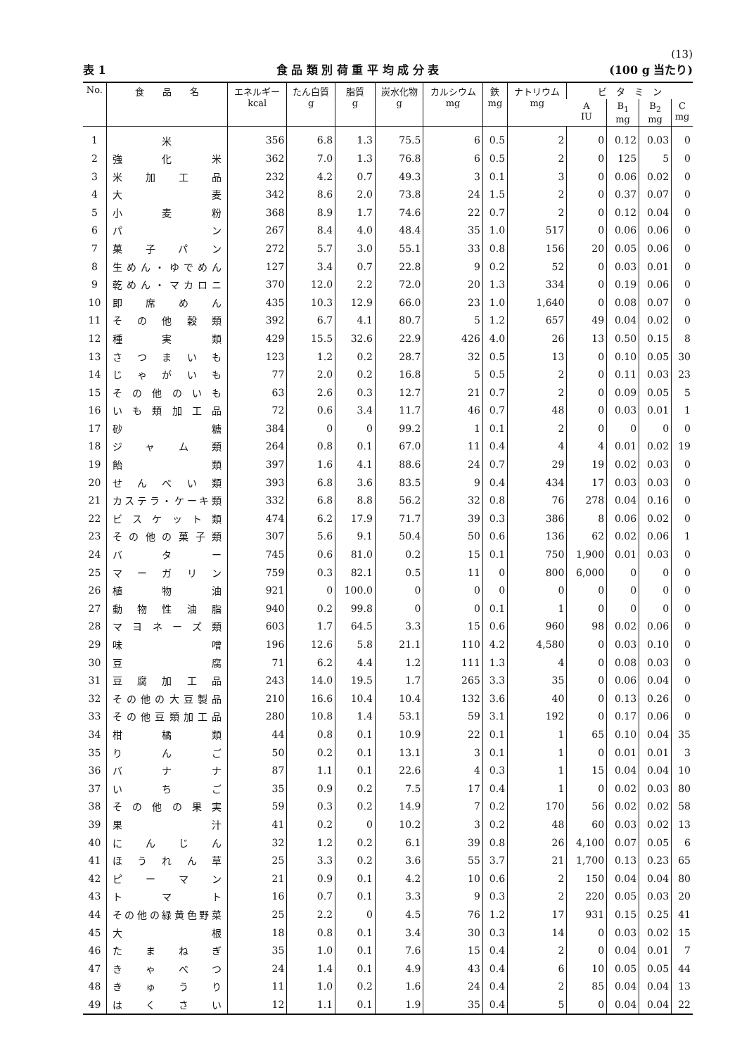(13)
表 1 食 品 類 別 荷 重 平 均 成 分 表 (100 g 当たり)
| No. | 食 品 名 | エネルギー kcal | たん白質 g | 脂質 g | 炭水化物 g | カルシウム mg | 鉄 mg | ナトリウム mg | ビ タ ミ ン | | | |
| --- | --- | --- | --- | --- | --- | --- | --- | --- | --- | --- | --- | --- |
| | | | | | | | | | A IU | B<sub>1</sub> mg | B<sub>2</sub> mg | C mg |
| 1 | 米 | 356 | 6.8 | 1.3 | 75.5 | 6 | 0.5 | 2 | 0 | 0.12 | 0.03 | 0 |
| 2 | 強化米 | 362 | 7.0 | 1.3 | 76.8 | 6 | 0.5 | 2 | 0 | 125 | 5 | 0 |
| 3 | 米加工品 | 232 | 4.2 | 0.7 | 49.3 | 3 | 0.1 | 3 | 0 | 0.06 | 0.02 | 0 |
| 4 | 大麦 | 342 | 8.6 | 2.0 | 73.8 | 24 | 1.5 | 2 | 0 | 0.37 | 0.07 | 0 |
| 5 | 小麦粉 | 368 | 8.9 | 1.7 | 74.6 | 22 | 0.7 | 2 | 0 | 0.12 | 0.04 | 0 |
| 6 | パン | 267 | 8.4 | 4.0 | 48.4 | 35 | 1.0 | 517 | 0 | 0.06 | 0.06 | 0 |
| 7 | 菓子パン | 272 | 5.7 | 3.0 | 55.1 | 33 | 0.8 | 156 | 20 | 0.05 | 0.06 | 0 |
| 8 | 生めん・ゆでめん | 127 | 3.4 | 0.7 | 22.8 | 9 | 0.2 | 52 | 0 | 0.03 | 0.01 | 0 |
| 9 | 乾めん・マカロニ | 370 | 12.0 | 2.2 | 72.0 | 20 | 1.3 | 334 | 0 | 0.19 | 0.06 | 0 |
| 10 | 即席めん | 435 | 10.3 | 12.9 | 66.0 | 23 | 1.0 | 1,640 | 0 | 0.08 | 0.07 | 0 |
| 11 | その他穀類 | 392 | 6.7 | 4.1 | 80.7 | 5 | 1.2 | 657 | 49 | 0.04 | 0.02 | 0 |
| 12 | 種実類 | 429 | 15.5 | 32.6 | 22.9 | 426 | 4.0 | 26 | 13 | 0.50 | 0.15 | 8 |
| 13 | さつまいも | 123 | 1.2 | 0.2 | 28.7 | 32 | 0.5 | 13 | 0 | 0.10 | 0.05 | 30 |
| 14 | じゃがいも | 77 | 2.0 | 0.2 | 16.8 | 5 | 0.5 | 2 | 0 | 0.11 | 0.03 | 23 |
| 15 | その他のいも | 63 | 2.6 | 0.3 | 12.7 | 21 | 0.7 | 2 | 0 | 0.09 | 0.05 | 5 |
| 16 | いも類加工品 | 72 | 0.6 | 3.4 | 11.7 | 46 | 0.7 | 48 | 0 | 0.03 | 0.01 | 1 |
| 17 | 砂糖 | 384 | 0 | 0 | 99.2 | 1 | 0.1 | 2 | 0 | 0 | 0 | 0 |
| 18 | ジャム類 | 264 | 0.8 | 0.1 | 67.0 | 11 | 0.4 | 4 | 4 | 0.01 | 0.02 | 19 |
| 19 | 飴類 | 397 | 1.6 | 4.1 | 88.6 | 24 | 0.7 | 29 | 19 | 0.02 | 0.03 | 0 |
| 20 | せんべい類 | 393 | 6.8 | 3.6 | 83.5 | 9 | 0.4 | 434 | 17 | 0.03 | 0.03 | 0 |
| 21 | カステラ・ケーキ類 | 332 | 6.8 | 8.8 | 56.2 | 32 | 0.8 | 76 | 278 | 0.04 | 0.16 | 0 |
| 22 | ビスケット類 | 474 | 6.2 | 17.9 | 71.7 | 39 | 0.3 | 386 | 8 | 0.06 | 0.02 | 0 |
| 23 | その他の菓子類 | 307 | 5.6 | 9.1 | 50.4 | 50 | 0.6 | 136 | 62 | 0.02 | 0.06 | 1 |
| 24 | バター | 745 | 0.6 | 81.0 | 0.2 | 15 | 0.1 | 750 | 1,900 | 0.01 | 0.03 | 0 |
| 25 | マーガリン | 759 | 0.3 | 82.1 | 0.5 | 11 | 0 | 800 | 6,000 | 0 | 0 | 0 |
| 26 | 植物油 | 921 | 0 | 100.0 | 0 | 0 | 0 | 0 | 0 | 0 | 0 | 0 |
| 27 | 動物性油脂 | 940 | 0.2 | 99.8 | 0 | 0 | 0.1 | 1 | 0 | 0 | 0 | 0 |
| 28 | マヨネーズ類 | 603 | 1.7 | 64.5 | 3.3 | 15 | 0.6 | 960 | 98 | 0.02 | 0.06 | 0 |
| 29 | 味噌 | 196 | 12.6 | 5.8 | 21.1 | 110 | 4.2 | 4,580 | 0 | 0.03 | 0.10 | 0 |
| 30 | 豆腐 | 71 | 6.2 | 4.4 | 1.2 | 111 | 1.3 | 4 | 0 | 0.08 | 0.03 | 0 |
| 31 | 豆腐加工品 | 243 | 14.0 | 19.5 | 1.7 | 265 | 3.3 | 35 | 0 | 0.06 | 0.04 | 0 |
| 32 | その他の大豆製品 | 210 | 16.6 | 10.4 | 10.4 | 132 | 3.6 | 40 | 0 | 0.13 | 0.26 | 0 |
| 33 | その他豆類加工品 | 280 | 10.8 | 1.4 | 53.1 | 59 | 3.1 | 192 | 0 | 0.17 | 0.06 | 0 |
| 34 | 柑橘類 | 44 | 0.8 | 0.1 | 10.9 | 22 | 0.1 | 1 | 65 | 0.10 | 0.04 | 35 |
| 35 | りんご | 50 | 0.2 | 0.1 | 13.1 | 3 | 0.1 | 1 | 0 | 0.01 | 0.01 | 3 |
| 36 | バナナ | 87 | 1.1 | 0.1 | 22.6 | 4 | 0.3 | 1 | 15 | 0.04 | 0.04 | 10 |
| 37 | いちご | 35 | 0.9 | 0.2 | 7.5 | 17 | 0.4 | 1 | 0 | 0.02 | 0.03 | 80 |
| 38 | その他の果実 | 59 | 0.3 | 0.2 | 14.9 | 7 | 0.2 | 170 | 56 | 0.02 | 0.02 | 58 |
| 39 | 果汁 | 41 | 0.2 | 0 | 10.2 | 3 | 0.2 | 48 | 60 | 0.03 | 0.02 | 13 |
| 40 | にんじん | 32 | 1.2 | 0.2 | 6.1 | 39 | 0.8 | 26 | 4,100 | 0.07 | 0.05 | 6 |
| 41 | ほうれん草 | 25 | 3.3 | 0.2 | 3.6 | 55 | 3.7 | 21 | 1,700 | 0.13 | 0.23 | 65 |
| 42 | ピーマン | 21 | 0.9 | 0.1 | 4.2 | 10 | 0.6 | 2 | 150 | 0.04 | 0.04 | 80 |
| 43 | トマト | 16 | 0.7 | 0.1 | 3.3 | 9 | 0.3 | 2 | 220 | 0.05 | 0.03 | 20 |
| 44 | その他の緑黄色野菜 | 25 | 2.2 | 0 | 4.5 | 76 | 1.2 | 17 | 931 | 0.15 | 0.25 | 41 |
| 45 | 大根 | 18 | 0.8 | 0.1 | 3.4 | 30 | 0.3 | 14 | 0 | 0.03 | 0.02 | 15 |
| 46 | たまねぎ | 35 | 1.0 | 0.1 | 7.6 | 15 | 0.4 | 2 | 0 | 0.04 | 0.01 | 7 |
| 47 | きゃべつ | 24 | 1.4 | 0.1 | 4.9 | 43 | 0.4 | 6 | 10 | 0.05 | 0.05 | 44 |
| 48 | きゅうり | 11 | 1.0 | 0.2 | 1.6 | 24 | 0.4 | 2 | 85 | 0.04 | 0.04 | 13 |
| 49 | はくさい | 12 | 1.1 | 0.1 | 1.9 | 35 | 0.4 | 5 | 0 | 0.04 | 0.04 | 22 |